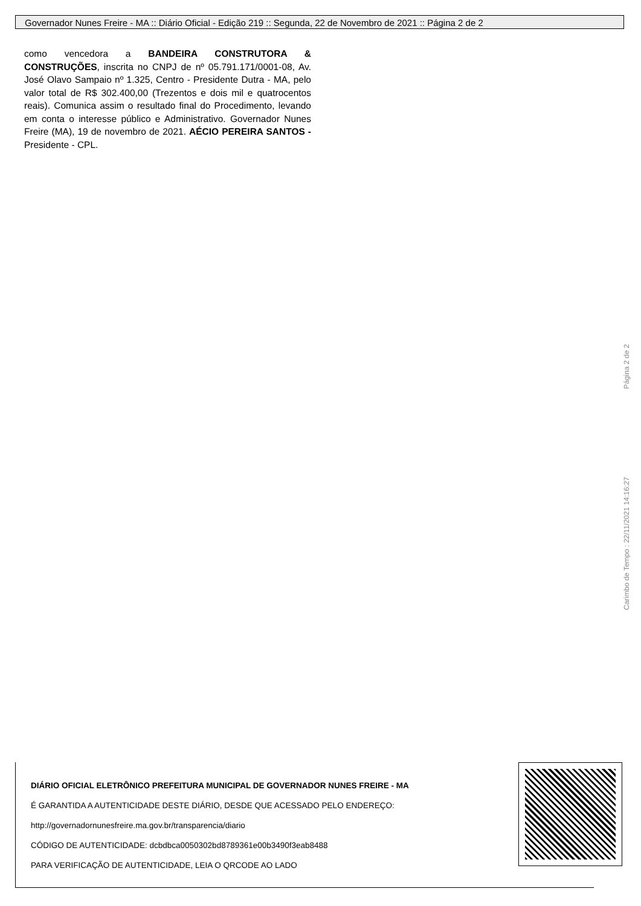Governador Nunes Freire - MA :: Diário Oficial - Edição 219 :: Segunda, 22 de Novembro de 2021 :: Página 2 de 2
como vencedora a BANDEIRA CONSTRUTORA & CONSTRUÇÕES, inscrita no CNPJ de nº 05.791.171/0001-08, Av. José Olavo Sampaio nº 1.325, Centro - Presidente Dutra - MA, pelo valor total de R$ 302.400,00 (Trezentos e dois mil e quatrocentos reais). Comunica assim o resultado final do Procedimento, levando em conta o interesse público e Administrativo. Governador Nunes Freire (MA), 19 de novembro de 2021. AÉCIO PEREIRA SANTOS - Presidente - CPL.
Carimbo de Tempo : 22/11/2021 14:16:27 Página 2 de 2
DIÁRIO OFICIAL ELETRÔNICO PREFEITURA MUNICIPAL DE GOVERNADOR NUNES FREIRE - MA
É GARANTIDA A AUTENTICIDADE DESTE DIÁRIO, DESDE QUE ACESSADO PELO ENDEREÇO:
http://governadornunesfreire.ma.gov.br/transparencia/diario
CÓDIGO DE AUTENTICIDADE: dcbdbca0050302bd8789361e00b3490f3eab8488
PARA VERIFICAÇÃO DE AUTENTICIDADE, LEIA O QRCODE AO LADO